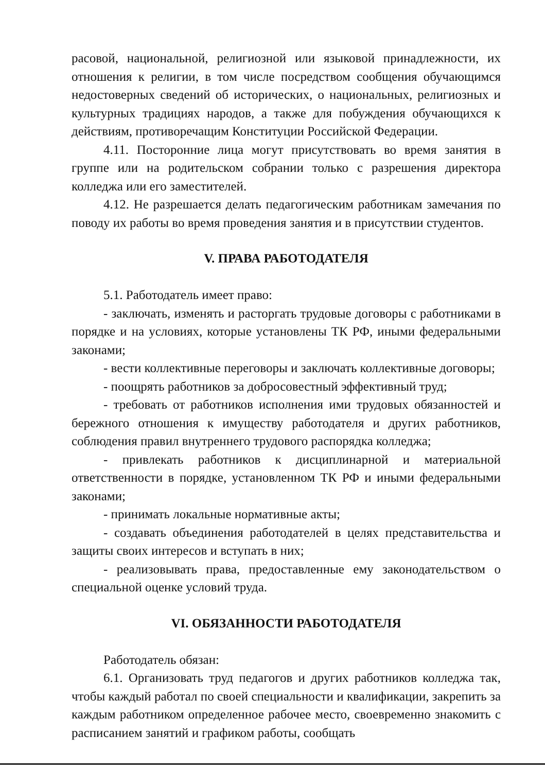расовой, национальной, религиозной или языковой принадлежности, их отношения к религии, в том числе посредством сообщения обучающимся недостоверных сведений об исторических, о национальных, религиозных и культурных традициях народов, а также для побуждения обучающихся к действиям, противоречащим Конституции Российской Федерации.
4.11. Посторонние лица могут присутствовать во время занятия в группе или на родительском собрании только с разрешения директора колледжа или его заместителей.
4.12. Не разрешается делать педагогическим работникам замечания по поводу их работы во время проведения занятия и в присутствии студентов.
V. ПРАВА РАБОТОДАТЕЛЯ
5.1. Работодатель имеет право:
- заключать, изменять и расторгать трудовые договоры с работниками в порядке и на условиях, которые установлены ТК РФ, иными федеральными законами;
- вести коллективные переговоры и заключать коллективные договоры;
- поощрять работников за добросовестный эффективный труд;
- требовать от работников исполнения ими трудовых обязанностей и бережного отношения к имуществу работодателя и других работников, соблюдения правил внутреннего трудового распорядка колледжа;
- привлекать работников к дисциплинарной и материальной ответственности в порядке, установленном ТК РФ и иными федеральными законами;
- принимать локальные нормативные акты;
- создавать объединения работодателей в целях представительства и защиты своих интересов и вступать в них;
- реализовывать права, предоставленные ему законодательством о специальной оценке условий труда.
VI. ОБЯЗАННОСТИ РАБОТОДАТЕЛЯ
Работодатель обязан:
6.1. Организовать труд педагогов и других работников колледжа так, чтобы каждый работал по своей специальности и квалификации, закрепить за каждым работником определенное рабочее место, своевременно знакомить с расписанием занятий и графиком работы, сообщать